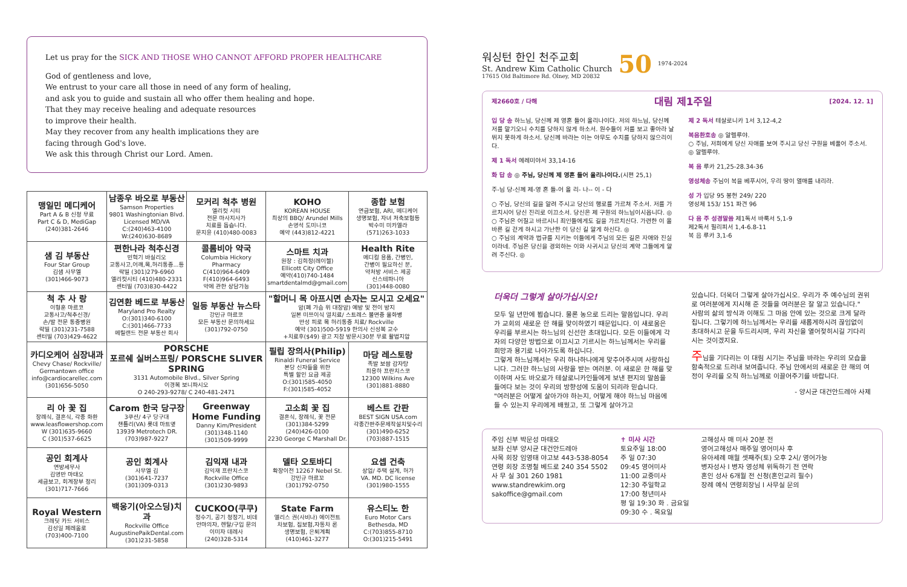Let us pray for the SICK AND THOSE WHO CANNOT AFFORD PROPER HEALTHCARE
God of gentleness and love,
We entrust to your care all those in need of any form of healing,
and ask you to guide and sustain all who offer them healing and hope.
That they may receive healing and adequate resources
to improve their health.
May they recover from any health implications they are
facing through God's love.
We ask this through Christ our Lord. Amen.
| 맹일민 메디케어 Part A & B 신청 무료 Part C & D, MediGap (240)381-2646 | 남종우 바오로 부동산 Samson Properties 9801 Washingtonian Blvd. Licensed MD/VA C:(240)463-4100 W:(240)630-8689 | 모커리 척추 병원 엘리컷 시티 전문 마사지사가 치료를 돕습니다. 문지윤 (410)480-0083 | KOHO KOREAN HOUSE 최상의 BBQ/ Arundel Mills 손영석 도미니코 예약 (443)812-4221 | 종합 보험 연금보험, ARI, 메디케어 생명보험, 자녀 저축보험등 박수미 미카엘라 (571)263-1033 |
| 샘 김 부동산 Four Star Group 김샘 사무엘 (301)466-9073 | 편한나라 척추신경 민혁기 바실리오 교통사고,어깨,목,허리통증...등 락빌 (301)279-6960 엘리컷시티 (410)480-2331 센터빌 (703)830-4422 | 콜롬비아 약국 Columbia Hickory Pharmacy C(410)964-6409 F(410)964-6493 약에 관한 상담가능 | 스마트 치과 원장 : 김희정(레이첼) Ellicott City Office 예약(410)740-1484 smartdentalmd@gmail.com | Health Rite 메디컬 용품, 간병인, 간병이 필요하신 분, 약처방 서비스 제공 신스테파니아 (301)448-0080 |
| 척 추 사 랑 이형훈 마르코 교통사고/척추신경/ 손/발 전문 통증병원 락빌 (301)231-7588 센터빌 (703)429-4622 | 김연환 베드로 부동산 Maryland Pro Realty O:(301)340-6100 C:(301)466-7733 메릴랜드 전문 부동산 회사 | 일등 부동산 뉴스타 강민규 마르코 모든 부동산 문의하세요 (301)792-0750 | "할머니 목 아프시면 손자는 모시고 오세요" 암(폐 가슴 위 대장암) 예방 및 전이 방지 일본 미쯔이식 열치료/ 스트레스 불면증 울화병 만성 피로 목 허리통증 치료/ Rockville 예약 (301)500-5919 한의사 신성복 교수 +치료후($49) 광고 지참 방문시30분 무료 활법지압 | |
| 카디오케어 심장내과 Chevy Chase/ Rockville/ Germantown office info@cardiocarellec.com (301)656-5050 | PORSCHE 포르쉐 실버스프링/ PORSCHE SLIVER SPRING 3131 Automobile Blvd., Silver Spring 이경복 보니파시오 O 240-293-9278/ C 240-481-2471 | | 필립 장의사(Philip) Rinaldi Funeral Service 본당 신자들을 위한 특별 할인 요금 제공 O:(301)585-4050 F:(301)585-4052 | 마당 레스토랑 족발 보쌈 감자탕 최용하 프란치스코 12300 Wilkins Ave (301)881-8880 |
| 리 아 꽃 집 장례식, 결혼식, 각종 화환 www.leasflowershop.com W (301)635-9660 C (301)537-6625 | Carom 한국 당구장 3쿠션/ 4구 당구대 챈틀리(VA) 롯데 마트옆 13939 Metrotech DR. (703)987-9227 | Greenway Home Funding Danny Kim/President (301)348-1140 (301)509-9999 | 고소희 꽃 집 결혼식, 장례식, 꽃 전문 (301)384-5299 (240)426-0100 2230 George C Marshall Dr. | 베스트 간판 BEST SIGN USA.com 각종간판주문제작설치및수리 (301)490-6252 (703)887-1515 |
| 공인 회계사 연방세무사 김영만 마태오 세금보고, 회계장부 정리 (301)717-7666 | 공인 회계사 사무엘 김 (301)641-7237 (301)309-0313 | 김익재 내과 김익재 프란치스코 Rockville Office (301)230-9893 | 델타 오토바디 확장이전 12267 Nebel St. 강민규 마르꼬 (301)792-0750 | 요셉 건축 상업/ 주택 설계, 허가 VA. MD. DC license (301)980-1555 |
| Royal Western 크레딧 카드 서비스 김성일 페레올로 (703)400-7100 | 백웅기(아오스딩)치과 Rockville Office AugustinePaikDental.com (301)231-5858 | CUCKOO(쿠쿠) 정수기, 공기 청정기, 비데 안마의자, 렌탈/구입 문의 이미자 데레사 (240)328-5314 | State Farm 엘리스 권(사비나) 에이전트 차보험, 집보험,자동차 론 생명보험, 은퇴계획 (410)461-3277 | 유스티노 한 Euro Motor Cars Bethesda, MD C:(703)855-8710 O:(301)215-5491 |
워싱턴 한인 천주교회
St. Andrew Kim Catholic Church
17615 Old Baltimore Rd. Olney, MD 20832
50
1974-2024
제2660호 / 다해 대림 제1주일 [2024. 12. 1]
입 당 송 하느님, 당신께 제 영혼 들어 올리나이다. 저의 하느님, 당신께 저를 맡기오니 수치를 당하지 않게 하소서. 원수들이 저를 보고 좋아라 날뛰지 못하게 하소서. 당신께 바라는 이는 아무도 수치를 당하지 않으리이다.
제 1 독서 예레미야서 33,14-16
화 답 송 ◎ 주님, 당신께 제 영혼 들어 올리나이다.(시편 25,1)
주-님 당-신께 제-영 혼 들-어 올 리- 나-- 이 - 다
○ 주님, 당신의 길을 알려 주시고 당신의 행로를 가르쳐 주소서. 저를 가르치시어 당신 진리로 이끄소서. 당신은 제 구원의 하느님이시옵니다. ◎
○ 주님은 어질고 바르시니 죄인들에게도 길을 가르치신다. 가련한 이 올바른 길 걷게 하시고 가난한 이 당신 길 알게 하신다. ◎
○ 주님의 계약과 법규를 지키는 이들에게 주님의 모든 길은 자애와 진실이라네. 주님은 당신을 경외하는 이와 사귀시고 당신의 계약 그들에게 알려 주신다. ◎
제 2 독서 테살로니카 1서 3,12-4,2
복음환호송 ◎ 알렐루야.
○ 주님, 저희에게 당신 자애를 보여 주시고 당신 구원을 베풀어 주소서.
◎ 알렐루야.
복 음 루카 21,25-28.34-36
영성체송 주님이 복을 베푸시어, 우리 땅이 열매를 내리라.
성 가 입당 95 봉헌 249/ 220
영성체 153/ 151 파견 96
다 음 주 성경말씀 제1독서 바룩서 5,1-9
제2독서 필리피서 1,4-6.8-11
복 음 루카 3,1-6
더욱더 그렇게 살아가십시오!
모두 일 년만에 뵙습니다. 물론 농으로 드리는 말씀입니다. 우리가 교회의 새로운 한 해를 맞이하였기 때문입니다. 이 새로움은 우리를 부르시는 하느님의 신선한 초대입니다. 모든 이들에게 각자의 다양한 방법으로 이끄시고 기르시는 하느님께서는 우리를 희망과 용기로 나아가도록 하십니다.
그렇게 하느님께서는 우리 하나하나에게 맞추어주시며 사랑하십니다. 그러한 하느님의 사랑을 받는 여러분. 이 새로운 한 해를 맞이하며 사도 바오로가 테살로니카인들에게 보낸 편지의 말씀을 들여다 보는 것이 우리의 방향성에 도움이 되리라 믿습니다.
"여러분은 어떻게 살아가야 하는지, 어떻게 해야 하느님 마음에 들 수 있는지 우리에게 배웠고, 또 그렇게 살아가고
있습니다. 더욱더 그렇게 살아가십시오. 우리가 주 예수님의 권위로 여러분에게 지시해 준 것들을 여러분은 잘 알고 있습니다."
사람의 삶의 방식과 이해도 그 마음 안에 있는 것으로 크게 달라집니다. 그렇기에 하느님께서는 우리를 새롭게하시려 끊임없이 초대하시고 문을 두드리시며, 우리 자신을 열어젖히시길 기다리시는 것이겠지요.
주님을 기다리는 이 대림 시기는 주님을 바라는 우리의 모습을 함축적으로 드러내 보여줍니다. 주님 안에서의 새로운 한 해의 여정이 우리를 오직 하느님께로 이끌어주기를 바랍니다.
- 양시균 대건안드레아 사제
주임 신부 박문성 마태오
보좌 신부 양시균 대건안드레아
사목 회장 임영태 야고보 443-538-8054
연령 회장 조명철 베드로 240 354 5502
사 무 실 301 260 1981
www.standrewkim.org
sakoffice@gmail.com
✝ 미사 시간
토요주일 18:00
주 일 07:30
09:45 영어미사
11:00 교중미사
12:30 주일학교
17:00 청년미사
평 일 19:30 화 . 금요일
09:30 수 . 목요일
고해성사 매 미사 20분 전
영어고해성사 매주일 영어미사 후
유아세례 매월 셋째주(토) 오후 2시/ 영어가능
병자성사 l 병자 영성체 위독하기 전 연락
혼인 성사 6개월 전 신청(혼인교리 필수)
장례 예식 연령회장님 l 사무실 문의